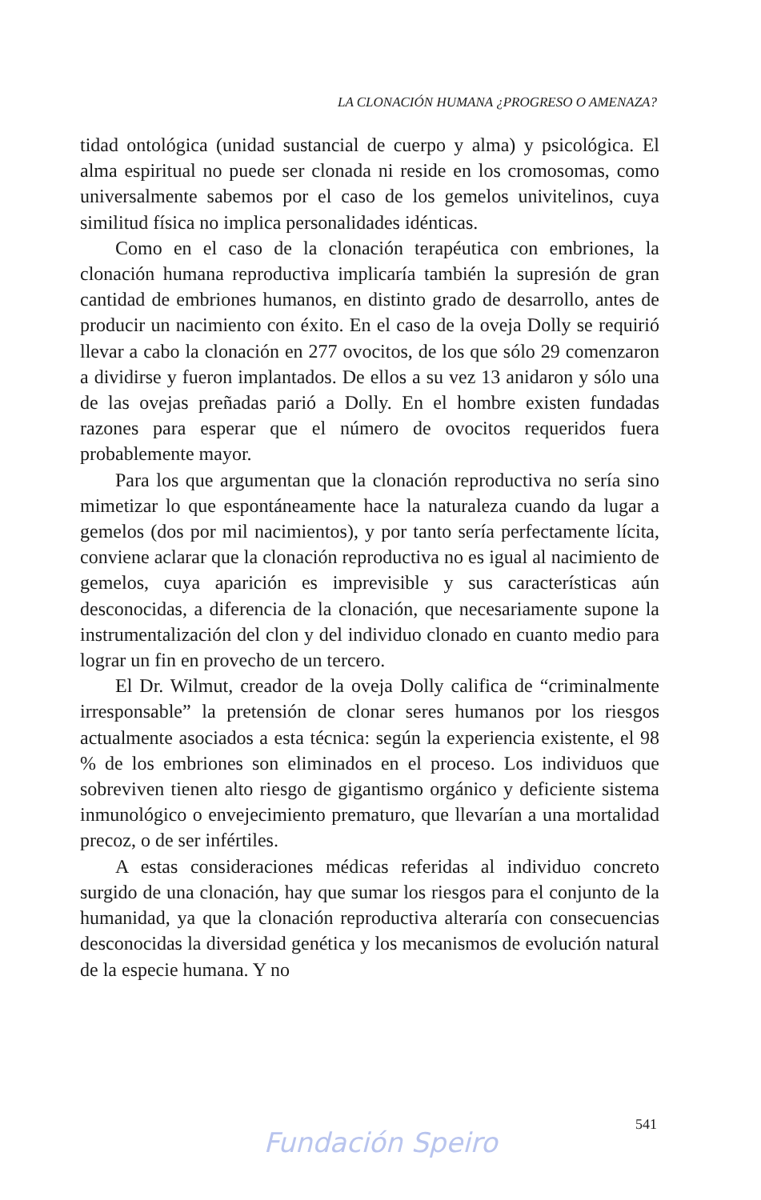LA CLONACIÓN HUMANA ¿PROGRESO O AMENAZA?
tidad ontológica (unidad sustancial de cuerpo y alma) y psicológica. El alma espiritual no puede ser clonada ni reside en los cromosomas, como universalmente sabemos por el caso de los gemelos univitelinos, cuya similitud física no implica personalidades idénticas.
Como en el caso de la clonación terapéutica con embriones, la clonación humana reproductiva implicaría también la supresión de gran cantidad de embriones humanos, en distinto grado de desarrollo, antes de producir un nacimiento con éxito. En el caso de la oveja Dolly se requirió llevar a cabo la clonación en 277 ovocitos, de los que sólo 29 comenzaron a dividirse y fueron implantados. De ellos a su vez 13 anidaron y sólo una de las ovejas preñadas parió a Dolly. En el hombre existen fundadas razones para esperar que el número de ovocitos requeridos fuera probablemente mayor.
Para los que argumentan que la clonación reproductiva no sería sino mimetizar lo que espontáneamente hace la naturaleza cuando da lugar a gemelos (dos por mil nacimientos), y por tanto sería perfectamente lícita, conviene aclarar que la clonación reproductiva no es igual al nacimiento de gemelos, cuya aparición es imprevisible y sus características aún desconocidas, a diferencia de la clonación, que necesariamente supone la instrumentalización del clon y del individuo clonado en cuanto medio para lograr un fin en provecho de un tercero.
El Dr. Wilmut, creador de la oveja Dolly califica de “criminalmente irresponsable” la pretensión de clonar seres humanos por los riesgos actualmente asociados a esta técnica: según la experiencia existente, el 98 % de los embriones son eliminados en el proceso. Los individuos que sobreviven tienen alto riesgo de gigantismo orgánico y deficiente sistema inmunológico o envejecimiento prematuro, que llevarían a una mortalidad precoz, o de ser infértiles.
A estas consideraciones médicas referidas al individuo concreto surgido de una clonación, hay que sumar los riesgos para el conjunto de la humanidad, ya que la clonación reproductiva alteraría con consecuencias desconocidas la diversidad genética y los mecanismos de evolución natural de la especie humana. Y no
541
Fundación Speiro